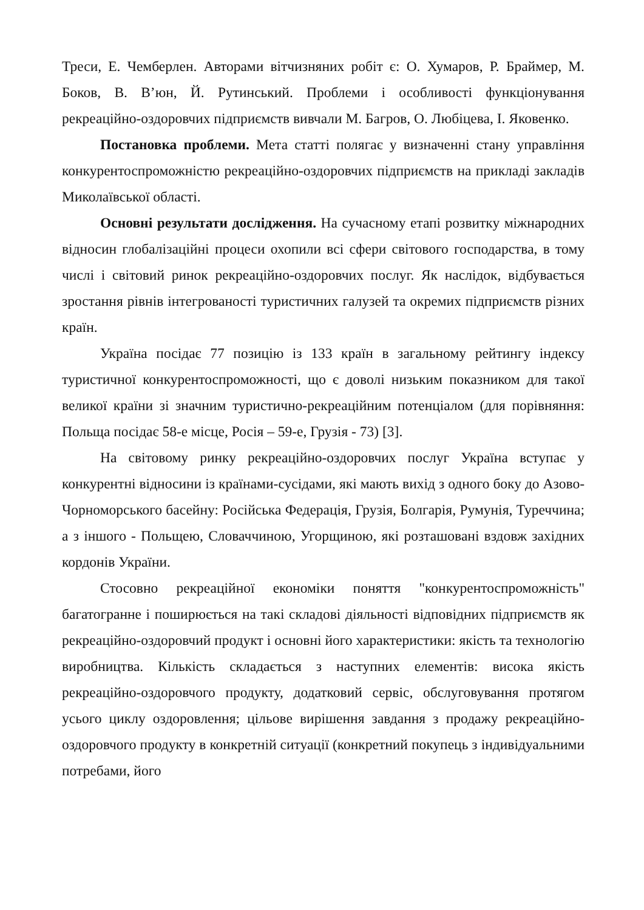Треси, Е. Чемберлен. Авторами вітчизняних робіт є: О. Хумаров, Р. Браймер, М. Боков, В. В’юн, Й. Рутинський. Проблеми і особливості функціонування рекреаційно-оздоровчих підприємств вивчали М. Багров, О. Любіцева, І. Яковенко.
Постановка проблеми. Мета статті полягає у визначенні стану управління конкурентоспроможністю рекреаційно-оздоровчих підприємств на прикладі закладів Миколаївської області.
Основні результати дослідження. На сучасному етапі розвитку міжнародних відносин глобалізаційні процеси охопили всі сфери світового господарства, в тому числі і світовий ринок рекреаційно-оздоровчих послуг. Як наслідок, відбувається зростання рівнів інтегрованості туристичних галузей та окремих підприємств різних країн.
Україна посідає 77 позицію із 133 країн в загальному рейтингу індексу туристичної конкурентоспроможності, що є доволі низьким показником для такої великої країни зі значним туристично-рекреаційним потенціалом (для порівняння: Польща посідає 58-е місце, Росія – 59-е, Грузія - 73) [3].
На світовому ринку рекреаційно-оздоровчих послуг Україна вступає у конкурентні відносини із країнами-сусідами, які мають вихід з одного боку до Азово-Чорноморського басейну: Російська Федерація, Грузія, Болгарія, Румунія, Туреччина; а з іншого - Польщею, Словаччиною, Угорщиною, які розташовані вздовж західних кордонів України.
Стосовно рекреаційної економіки поняття "конкурентоспроможність" багатогранне і поширюється на такі складові діяльності відповідних підприємств як рекреаційно-оздоровчий продукт і основні його характеристики: якість та технологію виробництва. Кількість складається з наступних елементів: висока якість рекреаційно-оздоровчого продукту, додатковий сервіс, обслуговування протягом усього циклу оздоровлення; цільове вирішення завдання з продажу рекреаційно-оздоровчого продукту в конкретній ситуації (конкретний покупець з індивідуальними потребами, його